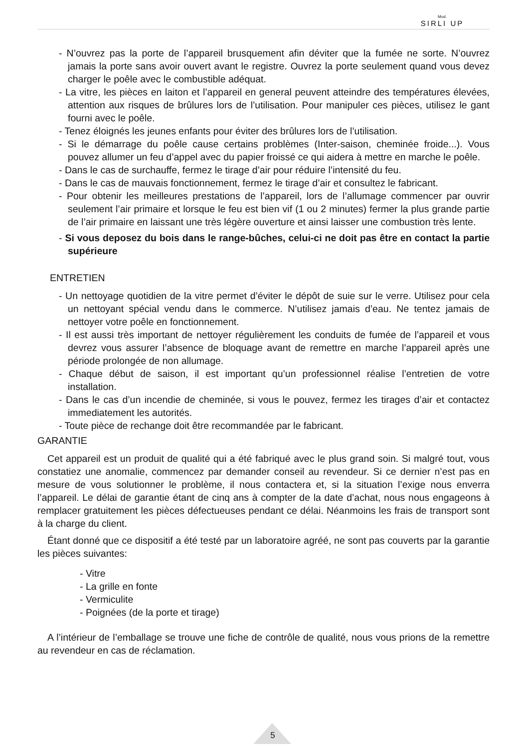Mod.
SIRLI UP
- N’ouvrez pas la porte de l’appareil brusquement afin déviter que la fumée ne sorte. N’ouvrez jamais la porte sans avoir ouvert avant le registre. Ouvrez la porte seulement quand vous devez charger le poêle avec le combustible adéquat.
- La vitre, les pièces en laiton et l’appareil en general peuvent atteindre des températures élevées, attention aux risques de brûlures lors de l’utilisation. Pour manipuler ces pièces, utilisez le gant fourni avec le poêle.
- Tenez éloignés les jeunes enfants pour éviter des brûlures lors de l’utilisation.
- Si le démarrage du poêle cause certains problèmes (Inter-saison, cheminée froide...). Vous pouvez allumer un feu d’appel avec du papier froissé ce qui aidera à mettre en marche le poêle.
- Dans le cas de surchauffe, fermez le tirage d’air pour réduire l’intensité du feu.
- Dans le cas de mauvais fonctionnement, fermez le tirage d’air et consultez le fabricant.
- Pour obtenir les meilleures prestations de l’appareil, lors de l’allumage commencer par ouvrir seulement l’air primaire et lorsque le feu est bien vif (1 ou 2 minutes) fermer la plus grande partie de l’air primaire en laissant une très légère ouverture et ainsi laisser une combustion très lente.
- Si vous deposez du bois dans le range-bûches, celui-ci ne doit pas être en contact la partie supérieure
ENTRETIEN
- Un nettoyage quotidien de la vitre permet d’éviter le dépôt de suie sur le verre. Utilisez pour cela un nettoyant spécial vendu dans le commerce. N’utilisez jamais d’eau. Ne tentez jamais de nettoyer votre poêle en fonctionnement.
- Il est aussi très important de nettoyer régulièrement les conduits de fumée de l’appareil et vous devrez vous assurer l’absence de bloquage avant de remettre en marche l’appareil après une période prolongée de non allumage.
- Chaque début de saison, il est important qu’un professionnel réalise l’entretien de votre installation.
- Dans le cas d’un incendie de cheminée, si vous le pouvez, fermez les tirages d’air et contactez immediatement les autorités.
- Toute pièce de rechange doit être recommandée par le fabricant.
GARANTIE
Cet appareil est un produit de qualité qui a été fabriqué avec le plus grand soin. Si malgré tout, vous constatiez une anomalie, commencez par demander conseil au revendeur. Si ce dernier n’est pas en mesure de vous solutionner le problème, il nous contactera et, si la situation l’exige nous enverra l’appareil. Le délai de garantie étant de cinq ans à compter de la date d’achat, nous nous engageons à remplacer gratuitement les pièces défectueuses pendant ce délai. Néanmoins les frais de transport sont à la charge du client.
Étant donné que ce dispositif a été testé par un laboratoire agréé, ne sont pas couverts par la garantie les pièces suivantes:
- Vitre
- La grille en fonte
- Vermiculite
- Poignées (de la porte et tirage)
A l’intérieur de l’emballage se trouve une fiche de contrôle de qualité, nous vous prions de la remettre au revendeur en cas de réclamation.
5